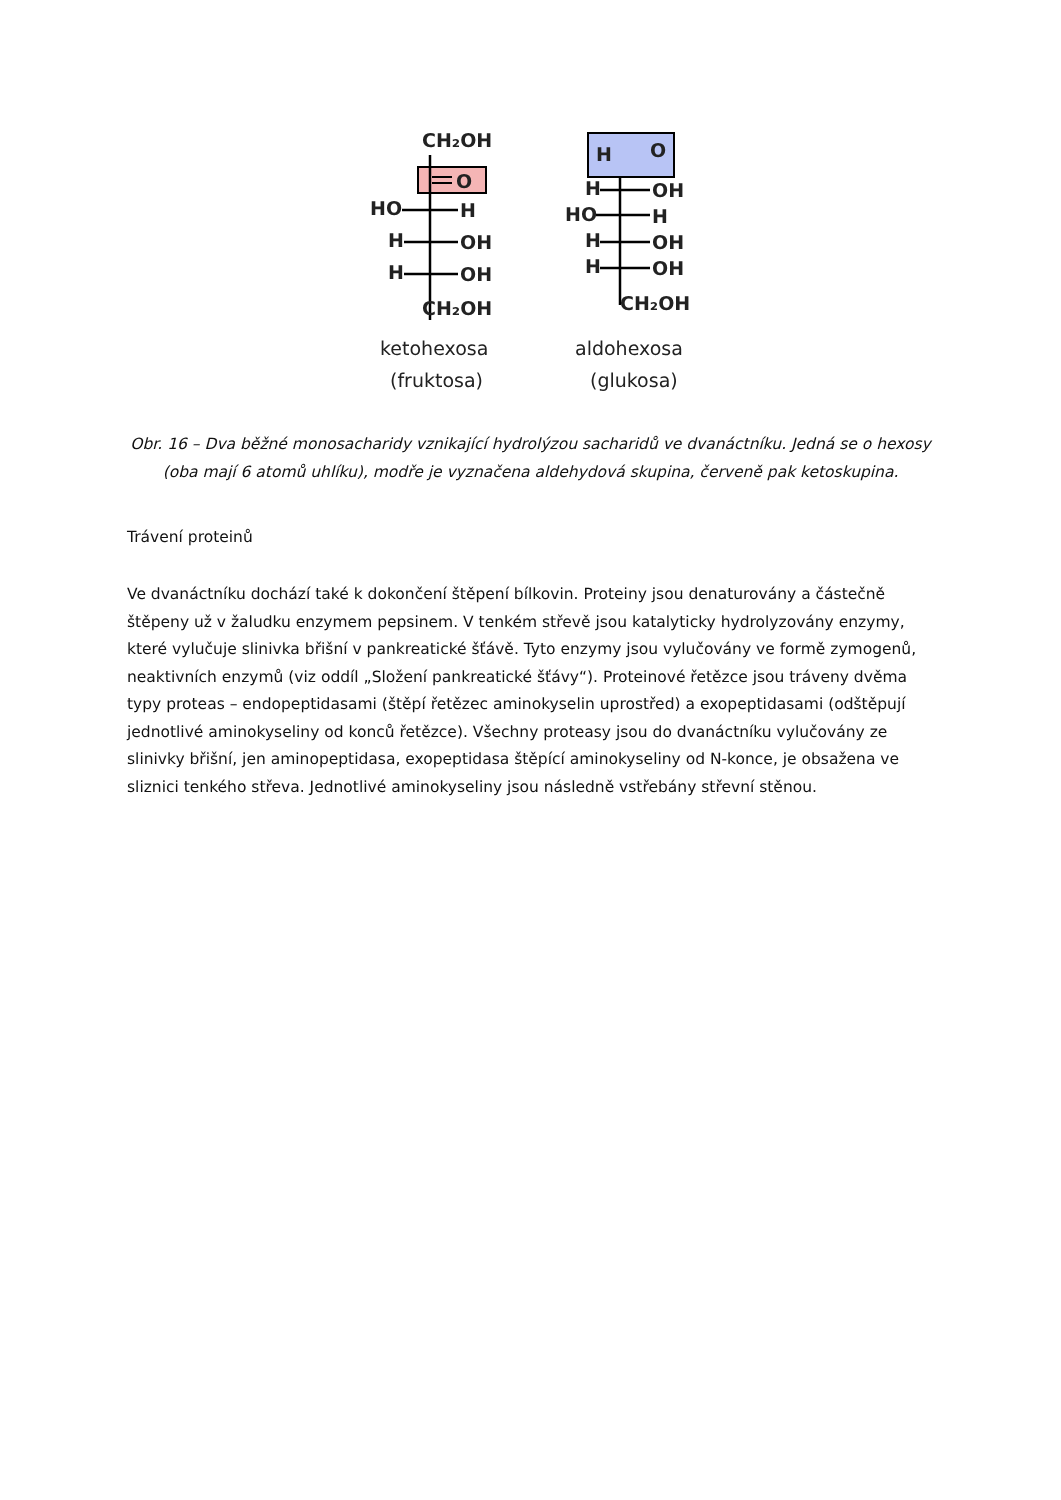CH₂OH
O
HO
H
H
OH
H
OH
CH₂OH
ketohexosa
(fruktosa)
H
O
H
OH
HO
H
H
OH
H
OH
CH₂OH
aldohexosa
(glukosa)
Obr. 16 – Dva běžné monosacharidy vznikající hydrolýzou sacharidů ve dvanáctníku. Jedná se o hexosy (oba mají 6 atomů uhlíku), modře je vyznačena aldehydová skupina, červeně pak ketoskupina.
Trávení proteinů
Ve dvanáctníku dochází také k dokončení štěpení bílkovin. Proteiny jsou denaturovány a částečně štěpeny už v žaludku enzymem pepsinem. V tenkém střevě jsou katalyticky hydrolyzovány enzymy, které vylučuje slinivka břišní v pankreatické šťávě. Tyto enzymy jsou vylučovány ve formě zymogenů, neaktivních enzymů (viz oddíl „Složení pankreatické šťávy“). Proteinové řetězce jsou tráveny dvěma typy proteas – endopeptidasami (štěpí řetězec aminokyselin uprostřed) a exopeptidasami (odštěpují jednotlivé aminokyseliny od konců řetězce). Všechny proteasy jsou do dvanáctníku vylučovány ze slinivky břišní, jen aminopeptidasa, exopeptidasa štěpící aminokyseliny od N-konce, je obsažena ve sliznici tenkého střeva. Jednotlivé aminokyseliny jsou následně vstřebány střevní stěnou.